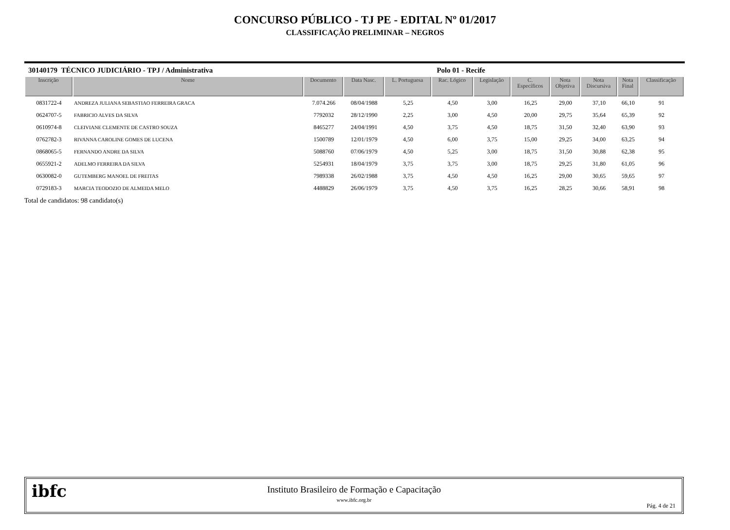CONCURSO PÚBLICO - TJ PE - EDITAL Nº 01/2017
CLASSIFICAÇÃO PRELIMINAR – NEGROS
30140179 TÉCNICO JUDICIÁRIO - TPJ / Administrativa Polo 01 - Recife
| Inscrição | Nome | Documento | Data Nasc. | L. Portuguesa | Rac. Lógico | Legislação | C. Específicos | Nota Objetiva | Nota Discursiva | Nota Final | Classificação |
| --- | --- | --- | --- | --- | --- | --- | --- | --- | --- | --- | --- |
| 0831722-4 | ANDREZA JULIANA SEBASTIAO FERREIRA GRACA | 7.074.266 | 08/04/1988 | 5,25 | 4,50 | 3,00 | 16,25 | 29,00 | 37,10 | 66,10 | 91 |
| 0624707-5 | FABRICIO ALVES DA SILVA | 7792032 | 28/12/1990 | 2,25 | 3,00 | 4,50 | 20,00 | 29,75 | 35,64 | 65,39 | 92 |
| 0610974-8 | CLEIVIANE CLEMENTE DE CASTRO SOUZA | 8465277 | 24/04/1991 | 4,50 | 3,75 | 4,50 | 18,75 | 31,50 | 32,40 | 63,90 | 93 |
| 0762782-3 | RIVANNA CAROLINE GOMES DE LUCENA | 1500789 | 12/01/1979 | 4,50 | 6,00 | 3,75 | 15,00 | 29,25 | 34,00 | 63,25 | 94 |
| 0868065-5 | FERNANDO ANDRE DA SILVA | 5088760 | 07/06/1979 | 4,50 | 5,25 | 3,00 | 18,75 | 31,50 | 30,88 | 62,38 | 95 |
| 0655921-2 | ADELMO FERREIRA DA SILVA | 5254931 | 18/04/1979 | 3,75 | 3,75 | 3,00 | 18,75 | 29,25 | 31,80 | 61,05 | 96 |
| 0630082-0 | GUTEMBERG MANOEL DE FREITAS | 7989338 | 26/02/1988 | 3,75 | 4,50 | 4,50 | 16,25 | 29,00 | 30,65 | 59,65 | 97 |
| 0729183-3 | MARCIA TEODOZIO DE ALMEIDA MELO | 4488829 | 26/06/1979 | 3,75 | 4,50 | 3,75 | 16,25 | 28,25 | 30,66 | 58,91 | 98 |
Total de candidatos: 98 candidato(s)
ibfc
Instituto Brasileiro de Formação e Capacitação
www.ibfc.org.br
Pág. 4 de 21